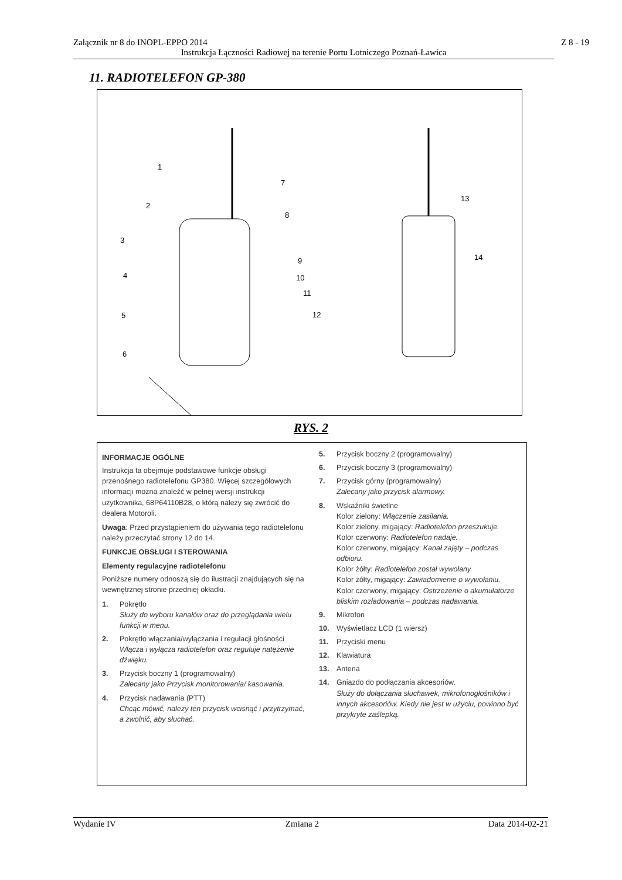Załącznik nr 8 do INOPL-EPPO 2014
Z 8 - 19
Instrukcja Łączności Radiowej na terenie Portu Lotniczego Poznań-Ławica
11. RADIOTELEFON GP-380
1
2
3
4
5
6
7
8
9
10
11
12
13
14
RYS. 2
INFORMACJE OGÓLNE
Instrukcja ta obejmuje podstawowe funkcje obsługi przenośnego radiotelefonu GP380. Więcej szczegółowych informacji można znaleźć w pełnej wersji instrukcji użytkownika, 68P64110B28, o którą należy się zwrócić do dealera Motoroli.
Uwaga: Przed przystąpieniem do używania tego radiotelefonu należy przeczytać strony 12 do 14.
FUNKCJE OBSŁUGI I STEROWANIA
Elementy regulacyjne radiotelefonu
Poniższe numery odnoszą się do ilustracji znajdujących się na wewnętrznej stronie przedniej okładki.
1. Pokrętło
Służy do wyboru kanałów oraz do przeglądania wielu funkcji w menu.
2. Pokrętło włączania/wyłączania i regulacji głośności
Włącza i wyłącza radiotelefon oraz reguluje natężenie dźwięku.
3. Przycisk boczny 1 (programowalny)
Zalecany jako Przycisk monitorowania/ kasowania.
4. Przycisk nadawania (PTT)
Chcąc mówić, należy ten przycisk wcisnąć i przytrzymać, a zwolnić, aby słuchać.
5. Przycisk boczny 2 (programowalny)
6. Przycisk boczny 3 (programowalny)
7. Przycisk górny (programowalny)
Zalecany jako przycisk alarmowy.
8. Wskaźniki świetlne
Kolor zielony: Włączenie zasilania.
Kolor zielony, migający: Radiotelefon przeszukuje.
Kolor czerwony: Radiotelefon nadaje.
Kolor czerwony, migający: Kanał zajęty – podczas odbioru.
Kolor żółty: Radiotelefon został wywołany.
Kolor żółty, migający: Zawiadomienie o wywołaniu.
Kolor czerwony, migający: Ostrzeżenie o akumulatorze bliskim rozładowania – podczas nadawania.
9. Mikrofon
10. Wyświetlacz LCD (1 wiersz)
11. Przyciski menu
12. Klawiatura
13. Antena
14. Gniazdo do podłączania akcesoriów.
Służy do dołączania słuchawek, mikrofonogłośników i innych akcesoriów. Kiedy nie jest w użyciu, powinno być przykryte zaślepką.
Wydanie IV Zmiana 2 Data 2014-02-21